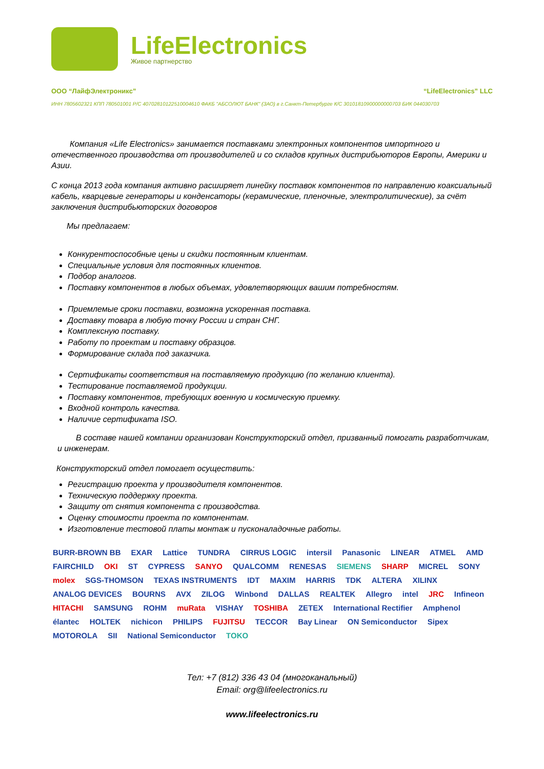LifeElectronics
Живое партнерство
ООО “ЛайфЭлектроникс” “LifeElectronics” LLC
ИНН 7805602321 КПП 780501001 Р/С 40702810122510004610 ФАКБ "АБСОЛЮТ БАНК" (ЗАО) в г.Санкт-Петербурге К/С 30101810900000000703 БИК 044030703
Компания «Life Electronics» занимается поставками электронных компонентов импортного и отечественного производства от производителей и со складов крупных дистрибьюторов Европы, Америки и Азии.
С конца 2013 года компания активно расширяет линейку поставок компонентов по направлению коаксиальный кабель, кварцевые генераторы и конденсаторы (керамические, пленочные, электролитические), за счёт заключения дистрибьюторских договоров
Мы предлагаем:
Конкурентоспособные цены и скидки постоянным клиентам.
Специальные условия для постоянных клиентов.
Подбор аналогов.
Поставку компонентов в любых объемах, удовлетворяющих вашим потребностям.
Приемлемые сроки поставки, возможна ускоренная поставка.
Доставку товара в любую точку России и стран СНГ.
Комплексную поставку.
Работу по проектам и поставку образцов.
Формирование склада под заказчика.
Сертификаты соответствия на поставляемую продукцию (по желанию клиента).
Тестирование поставляемой продукции.
Поставку компонентов, требующих военную и космическую приемку.
Входной контроль качества.
Наличие сертификата ISO.
В составе нашей компании организован Конструкторский отдел, призванный помогать разработчикам, и инженерам.
Конструкторский отдел помогает осуществить:
Регистрацию проекта у производителя компонентов.
Техническую поддержку проекта.
Защиту от снятия компонента с производства.
Оценку стоимости проекта по компонентам.
Изготовление тестовой платы монтаж и пусконаладочные работы.
BURR-BROWN BB EXAR Lattice TUNDRA CIRRUS LOGIC intersil Panasonic LINEAR ATMEL AMD FAIRCHILD OKI ST CYPRESS SANYO QUALCOMM RENESAS SIEMENS SHARP MICREL SONY molex SGS-THOMSON TEXAS INSTRUMENTS IDT MAXIM HARRIS TDK ALTERA XILINX ANALOG DEVICES BOURNS AVX ZILOG Winbond DALLAS REALTEK Allegro intel JRC Infineon HITACHI SAMSUNG ROHM muRata VISHAY TOSHIBA ZETEX International Rectifier Amphenol élantec HOLTEK nichicon PHILIPS FUJITSU TECCOR Bay Linear ON Semiconductor Sipex MOTOROLA SII National Semiconductor TOKO
Тел: +7 (812) 336 43 04 (многоканальный)
Email: org@lifeelectronics.ru
www.lifeelectronics.ru